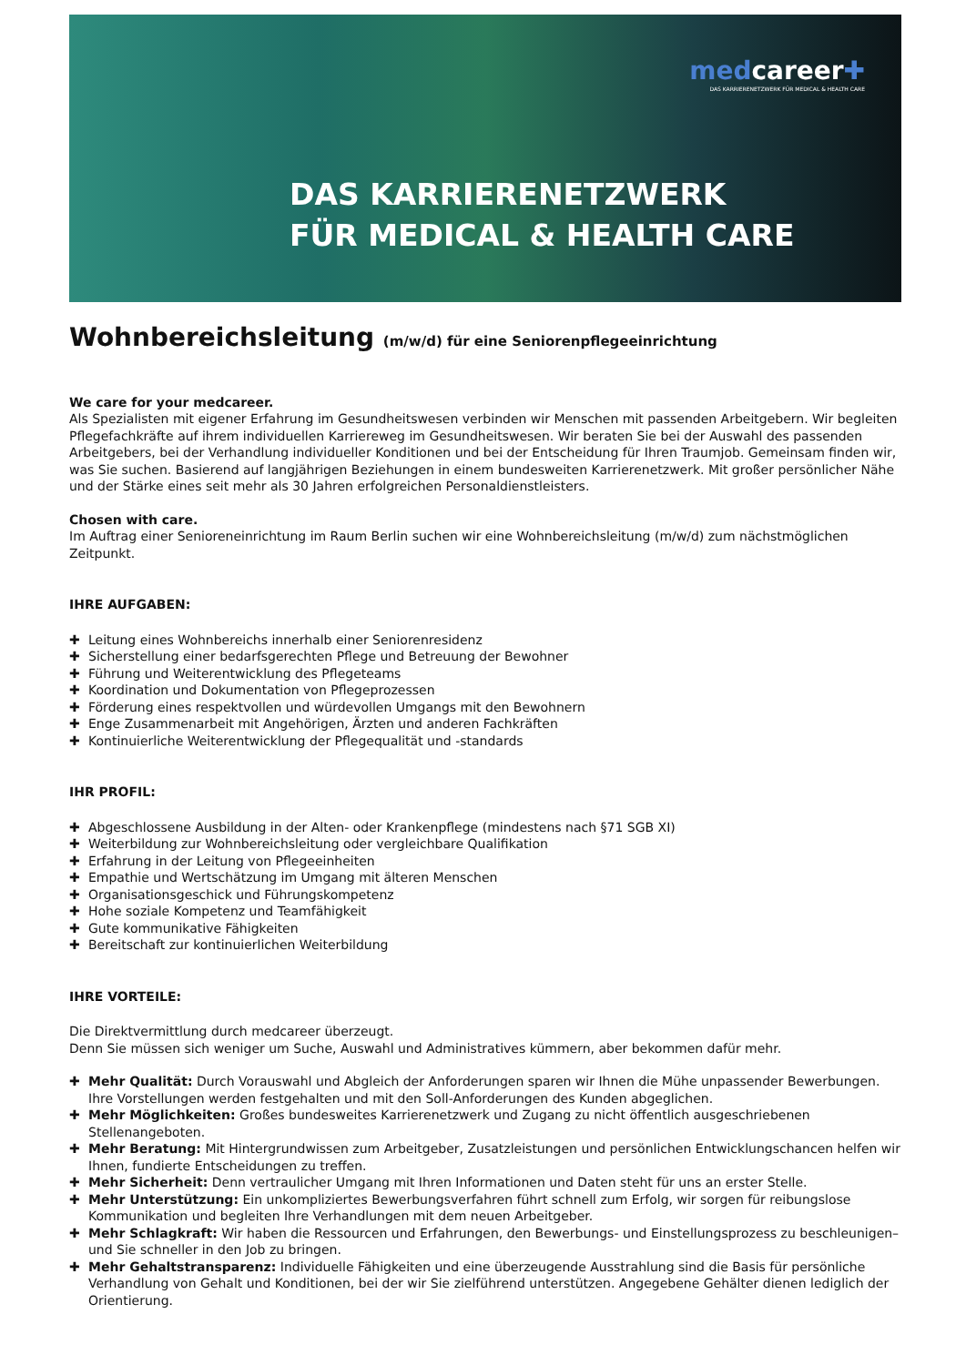medcareer✚
DAS KARRIERENETZWERK FÜR MEDICAL & HEALTH CARE
DAS KARRIERENETZWERK
FÜR MEDICAL & HEALTH CARE
Wohnbereichsleitung (m/w/d) für eine Seniorenpflegeeinrichtung
We care for your medcareer.
Als Spezialisten mit eigener Erfahrung im Gesundheitswesen verbinden wir Menschen mit passenden Arbeitgebern. Wir begleiten Pflegefachkräfte auf ihrem individuellen Karriereweg im Gesundheitswesen. Wir beraten Sie bei der Auswahl des passenden Arbeitgebers, bei der Verhandlung individueller Konditionen und bei der Entscheidung für Ihren Traumjob. Gemeinsam finden wir, was Sie suchen. Basierend auf langjährigen Beziehungen in einem bundesweiten Karrierenetzwerk. Mit großer persönlicher Nähe und der Stärke eines seit mehr als 30 Jahren erfolgreichen Personaldienstleisters.
Chosen with care.
Im Auftrag einer Senioreneinrichtung im Raum Berlin suchen wir eine Wohnbereichsleitung (m/w/d) zum nächstmöglichen Zeitpunkt.
IHRE AUFGABEN:
✚ Leitung eines Wohnbereichs innerhalb einer Seniorenresidenz
✚ Sicherstellung einer bedarfsgerechten Pflege und Betreuung der Bewohner
✚ Führung und Weiterentwicklung des Pflegeteams
✚ Koordination und Dokumentation von Pflegeprozessen
✚ Förderung eines respektvollen und würdevollen Umgangs mit den Bewohnern
✚ Enge Zusammenarbeit mit Angehörigen, Ärzten und anderen Fachkräften
✚ Kontinuierliche Weiterentwicklung der Pflegequalität und -standards
IHR PROFIL:
✚ Abgeschlossene Ausbildung in der Alten- oder Krankenpflege (mindestens nach §71 SGB XI)
✚ Weiterbildung zur Wohnbereichsleitung oder vergleichbare Qualifikation
✚ Erfahrung in der Leitung von Pflegeeinheiten
✚ Empathie und Wertschätzung im Umgang mit älteren Menschen
✚ Organisationsgeschick und Führungskompetenz
✚ Hohe soziale Kompetenz und Teamfähigkeit
✚ Gute kommunikative Fähigkeiten
✚ Bereitschaft zur kontinuierlichen Weiterbildung
IHRE VORTEILE:
Die Direktvermittlung durch medcareer überzeugt.
Denn Sie müssen sich weniger um Suche, Auswahl und Administratives kümmern, aber bekommen dafür mehr.
✚ Mehr Qualität: Durch Vorauswahl und Abgleich der Anforderungen sparen wir Ihnen die Mühe unpassender Bewerbungen. Ihre Vorstellungen werden festgehalten und mit den Soll-Anforderungen des Kunden abgeglichen.
✚ Mehr Möglichkeiten: Großes bundesweites Karrierenetzwerk und Zugang zu nicht öffentlich ausgeschriebenen Stellenangeboten.
✚ Mehr Beratung: Mit Hintergrundwissen zum Arbeitgeber, Zusatzleistungen und persönlichen Entwicklungschancen helfen wir Ihnen, fundierte Entscheidungen zu treffen.
✚ Mehr Sicherheit: Denn vertraulicher Umgang mit Ihren Informationen und Daten steht für uns an erster Stelle.
✚ Mehr Unterstützung: Ein unkompliziertes Bewerbungsverfahren führt schnell zum Erfolg, wir sorgen für reibungslose Kommunikation und begleiten Ihre Verhandlungen mit dem neuen Arbeitgeber.
✚ Mehr Schlagkraft: Wir haben die Ressourcen und Erfahrungen, den Bewerbungs- und Einstellungsprozess zu beschleunigen– und Sie schneller in den Job zu bringen.
✚ Mehr Gehaltstransparenz: Individuelle Fähigkeiten und eine überzeugende Ausstrahlung sind die Basis für persönliche Verhandlung von Gehalt und Konditionen, bei der wir Sie zielführend unterstützen. Angegebene Gehälter dienen lediglich der Orientierung.